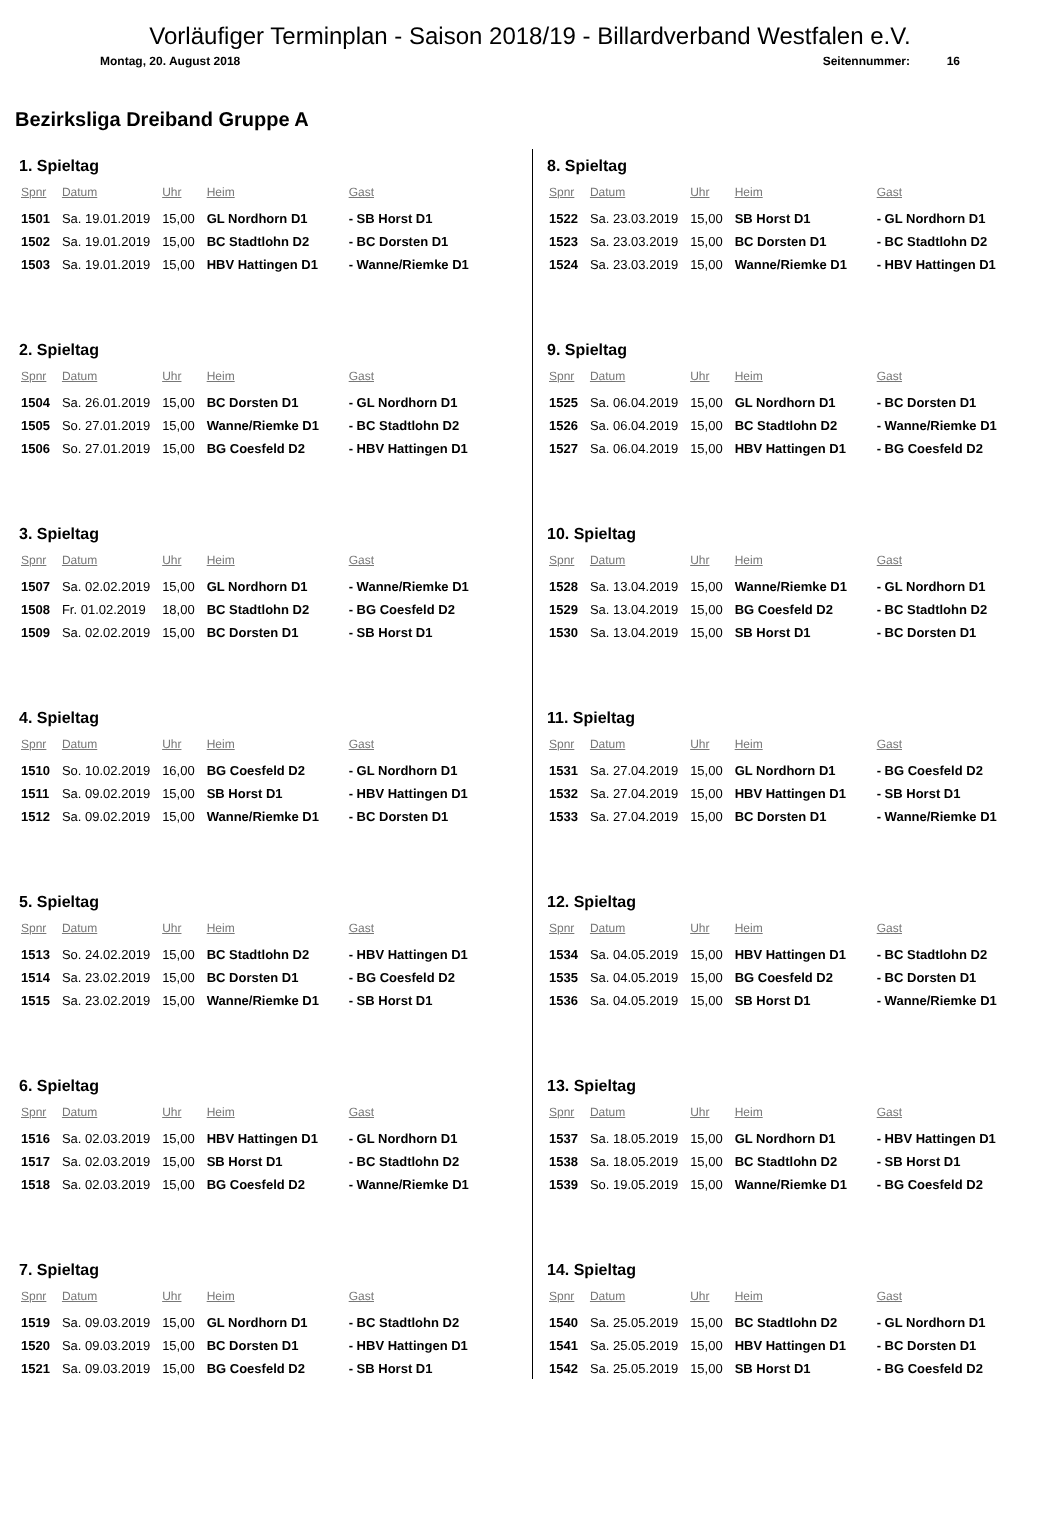Vorläufiger Terminplan - Saison 2018/19 - Billardverband Westfalen e.V.
Montag, 20. August 2018 Seitennummer: 16
Bezirksliga Dreiband Gruppe A
1. Spieltag
| Spnr | Datum | Uhr | Heim | Gast |
| --- | --- | --- | --- | --- |
| 1501 | Sa. 19.01.2019 | 15,00 | GL Nordhorn D1 | - SB Horst D1 |
| 1502 | Sa. 19.01.2019 | 15,00 | BC Stadtlohn D2 | - BC Dorsten D1 |
| 1503 | Sa. 19.01.2019 | 15,00 | HBV Hattingen D1 | - Wanne/Riemke D1 |
2. Spieltag
| Spnr | Datum | Uhr | Heim | Gast |
| --- | --- | --- | --- | --- |
| 1504 | Sa. 26.01.2019 | 15,00 | BC Dorsten D1 | - GL Nordhorn D1 |
| 1505 | So. 27.01.2019 | 15,00 | Wanne/Riemke D1 | - BC Stadtlohn D2 |
| 1506 | So. 27.01.2019 | 15,00 | BG Coesfeld D2 | - HBV Hattingen D1 |
3. Spieltag
| Spnr | Datum | Uhr | Heim | Gast |
| --- | --- | --- | --- | --- |
| 1507 | Sa. 02.02.2019 | 15,00 | GL Nordhorn D1 | - Wanne/Riemke D1 |
| 1508 | Fr. 01.02.2019 | 18,00 | BC Stadtlohn D2 | - BG Coesfeld D2 |
| 1509 | Sa. 02.02.2019 | 15,00 | BC Dorsten D1 | - SB Horst D1 |
4. Spieltag
| Spnr | Datum | Uhr | Heim | Gast |
| --- | --- | --- | --- | --- |
| 1510 | So. 10.02.2019 | 16,00 | BG Coesfeld D2 | - GL Nordhorn D1 |
| 1511 | Sa. 09.02.2019 | 15,00 | SB Horst D1 | - HBV Hattingen D1 |
| 1512 | Sa. 09.02.2019 | 15,00 | Wanne/Riemke D1 | - BC Dorsten D1 |
5. Spieltag
| Spnr | Datum | Uhr | Heim | Gast |
| --- | --- | --- | --- | --- |
| 1513 | So. 24.02.2019 | 15,00 | BC Stadtlohn D2 | - HBV Hattingen D1 |
| 1514 | Sa. 23.02.2019 | 15,00 | BC Dorsten D1 | - BG Coesfeld D2 |
| 1515 | Sa. 23.02.2019 | 15,00 | Wanne/Riemke D1 | - SB Horst D1 |
6. Spieltag
| Spnr | Datum | Uhr | Heim | Gast |
| --- | --- | --- | --- | --- |
| 1516 | Sa. 02.03.2019 | 15,00 | HBV Hattingen D1 | - GL Nordhorn D1 |
| 1517 | Sa. 02.03.2019 | 15,00 | SB Horst D1 | - BC Stadtlohn D2 |
| 1518 | Sa. 02.03.2019 | 15,00 | BG Coesfeld D2 | - Wanne/Riemke D1 |
7. Spieltag
| Spnr | Datum | Uhr | Heim | Gast |
| --- | --- | --- | --- | --- |
| 1519 | Sa. 09.03.2019 | 15,00 | GL Nordhorn D1 | - BC Stadtlohn D2 |
| 1520 | Sa. 09.03.2019 | 15,00 | BC Dorsten D1 | - HBV Hattingen D1 |
| 1521 | Sa. 09.03.2019 | 15,00 | BG Coesfeld D2 | - SB Horst D1 |
8. Spieltag
| Spnr | Datum | Uhr | Heim | Gast |
| --- | --- | --- | --- | --- |
| 1522 | Sa. 23.03.2019 | 15,00 | SB Horst D1 | - GL Nordhorn D1 |
| 1523 | Sa. 23.03.2019 | 15,00 | BC Dorsten D1 | - BC Stadtlohn D2 |
| 1524 | Sa. 23.03.2019 | 15,00 | Wanne/Riemke D1 | - HBV Hattingen D1 |
9. Spieltag
| Spnr | Datum | Uhr | Heim | Gast |
| --- | --- | --- | --- | --- |
| 1525 | Sa. 06.04.2019 | 15,00 | GL Nordhorn D1 | - BC Dorsten D1 |
| 1526 | Sa. 06.04.2019 | 15,00 | BC Stadtlohn D2 | - Wanne/Riemke D1 |
| 1527 | Sa. 06.04.2019 | 15,00 | HBV Hattingen D1 | - BG Coesfeld D2 |
10. Spieltag
| Spnr | Datum | Uhr | Heim | Gast |
| --- | --- | --- | --- | --- |
| 1528 | Sa. 13.04.2019 | 15,00 | Wanne/Riemke D1 | - GL Nordhorn D1 |
| 1529 | Sa. 13.04.2019 | 15,00 | BG Coesfeld D2 | - BC Stadtlohn D2 |
| 1530 | Sa. 13.04.2019 | 15,00 | SB Horst D1 | - BC Dorsten D1 |
11. Spieltag
| Spnr | Datum | Uhr | Heim | Gast |
| --- | --- | --- | --- | --- |
| 1531 | Sa. 27.04.2019 | 15,00 | GL Nordhorn D1 | - BG Coesfeld D2 |
| 1532 | Sa. 27.04.2019 | 15,00 | HBV Hattingen D1 | - SB Horst D1 |
| 1533 | Sa. 27.04.2019 | 15,00 | BC Dorsten D1 | - Wanne/Riemke D1 |
12. Spieltag
| Spnr | Datum | Uhr | Heim | Gast |
| --- | --- | --- | --- | --- |
| 1534 | Sa. 04.05.2019 | 15,00 | HBV Hattingen D1 | - BC Stadtlohn D2 |
| 1535 | Sa. 04.05.2019 | 15,00 | BG Coesfeld D2 | - BC Dorsten D1 |
| 1536 | Sa. 04.05.2019 | 15,00 | SB Horst D1 | - Wanne/Riemke D1 |
13. Spieltag
| Spnr | Datum | Uhr | Heim | Gast |
| --- | --- | --- | --- | --- |
| 1537 | Sa. 18.05.2019 | 15,00 | GL Nordhorn D1 | - HBV Hattingen D1 |
| 1538 | Sa. 18.05.2019 | 15,00 | BC Stadtlohn D2 | - SB Horst D1 |
| 1539 | So. 19.05.2019 | 15,00 | Wanne/Riemke D1 | - BG Coesfeld D2 |
14. Spieltag
| Spnr | Datum | Uhr | Heim | Gast |
| --- | --- | --- | --- | --- |
| 1540 | Sa. 25.05.2019 | 15,00 | BC Stadtlohn D2 | - GL Nordhorn D1 |
| 1541 | Sa. 25.05.2019 | 15,00 | HBV Hattingen D1 | - BC Dorsten D1 |
| 1542 | Sa. 25.05.2019 | 15,00 | SB Horst D1 | - BG Coesfeld D2 |